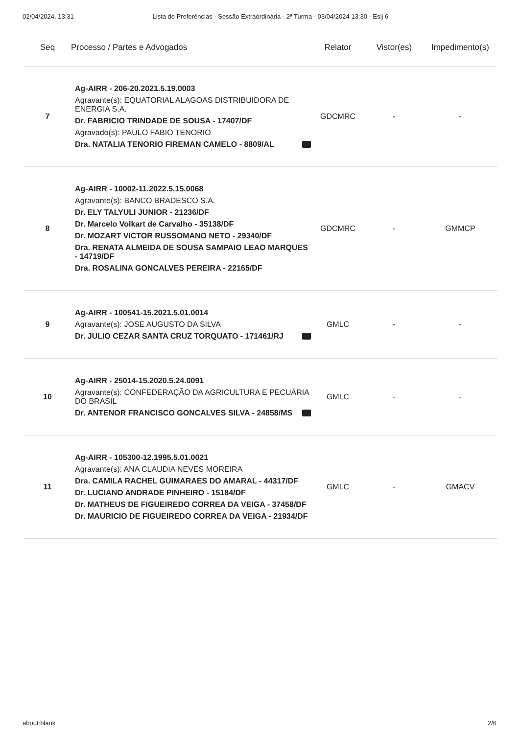02/04/2024, 13:31 Lista de Preferências - Sessão Extraordinária - 2ª Turma - 03/04/2024 13:30 - Esij 6
| Seq | Processo / Partes e Advogados | Relator | Vistor(es) | Impedimento(s) |
| --- | --- | --- | --- | --- |
| 7 | Ag-AIRR - 206-20.2021.5.19.0003 Agravante(s): EQUATORIAL ALAGOAS DISTRIBUIDORA DE ENERGIA S.A. Dr. FABRICIO TRINDADE DE SOUSA - 17407/DF Agravado(s): PAULO FABIO TENORIO Dra. NATALIA TENORIO FIREMAN CAMELO - 8809/AL | GDCMRC | - | - |
| 8 | Ag-AIRR - 10002-11.2022.5.15.0068 Agravante(s): BANCO BRADESCO S.A. Dr. ELY TALYULI JUNIOR - 21236/DF Dr. Marcelo Volkart de Carvalho - 35138/DF Dr. MOZART VICTOR RUSSOMANO NETO - 29340/DF Dra. RENATA ALMEIDA DE SOUSA SAMPAIO LEAO MARQUES - 14719/DF Dra. ROSALINA GONCALVES PEREIRA - 22165/DF | GDCMRC | - | GMMCP |
| 9 | Ag-AIRR - 100541-15.2021.5.01.0014 Agravante(s): JOSE AUGUSTO DA SILVA Dr. JULIO CEZAR SANTA CRUZ TORQUATO - 171461/RJ | GMLC | - | - |
| 10 | Ag-AIRR - 25014-15.2020.5.24.0091 Agravante(s): CONFEDERAÇÃO DA AGRICULTURA E PECUÁRIA DO BRASIL Dr. ANTENOR FRANCISCO GONCALVES SILVA - 24858/MS | GMLC | - | - |
| 11 | Ag-AIRR - 105300-12.1995.5.01.0021 Agravante(s): ANA CLAUDIA NEVES MOREIRA Dra. CAMILA RACHEL GUIMARAES DO AMARAL - 44317/DF Dr. LUCIANO ANDRADE PINHEIRO - 15184/DF Dr. MATHEUS DE FIGUEIREDO CORREA DA VEIGA - 37458/DF Dr. MAURICIO DE FIGUEIREDO CORREA DA VEIGA - 21934/DF | GMLC | - | GMACV |
about:blank 2/6